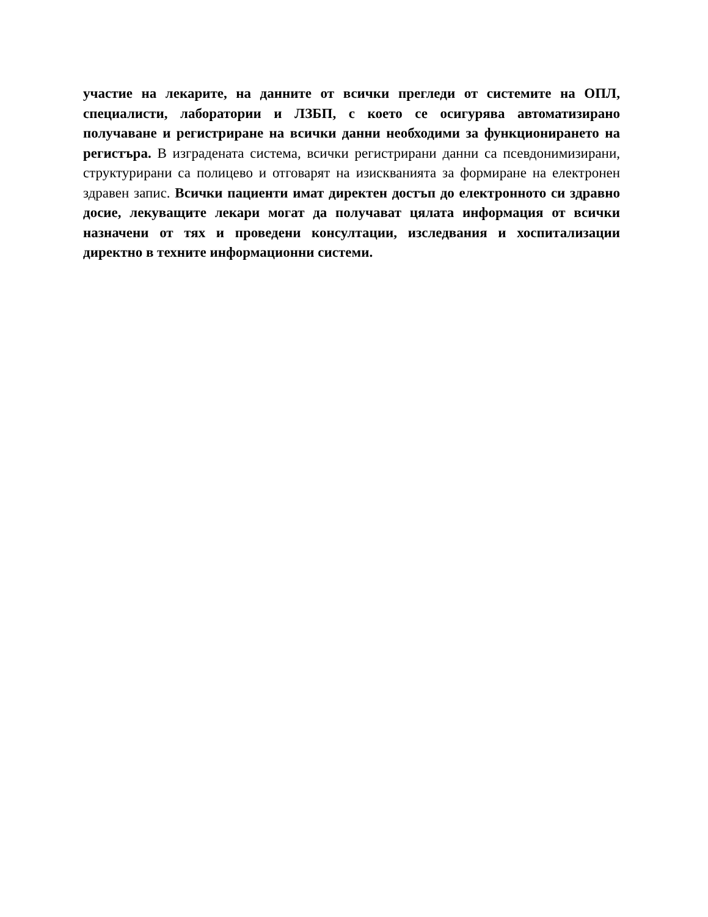участие на лекарите, на данните от всички прегледи от системите на ОПЛ, специалисти, лаборатории и ЛЗБП, с което се осигурява автоматизирано получаване и регистриране на всички данни необходими за функционирането на регистъра. В изградената система, всички регистрирани данни са псевдонимизирани, структурирани са полицево и отговарят на изискванията за формиране на електронен здравен запис. Всички пациенти имат директен достъп до електронното си здравно досие, лекуващите лекари могат да получават цялата информация от всички назначени от тях и проведени консултации, изследвания и хоспитализации директно в техните информационни системи.